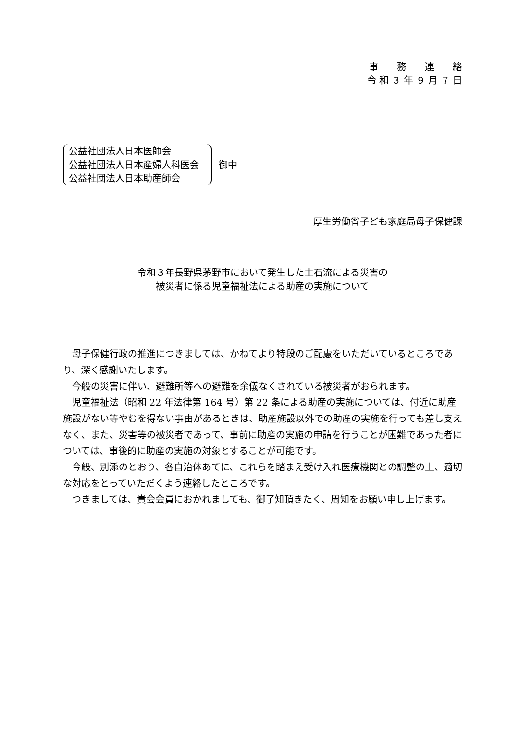事　　務　　連　　絡
令 和 ３ 年 ９ 月 ７ 日
公益社団法人日本医師会
公益社団法人日本産婦人科医会
公益社団法人日本助産師会
御中
厚生労働省子ども家庭局母子保健課
令和３年長野県茅野市において発生した土石流による災害の
被災者に係る児童福祉法による助産の実施について
母子保健行政の推進につきましては、かねてより特段のご配慮をいただいているところであり、深く感謝いたします。
今般の災害に伴い、避難所等への避難を余儀なくされている被災者がおられます。
児童福祉法（昭和 22 年法律第 164 号）第 22 条による助産の実施については、付近に助産施設がない等やむを得ない事由があるときは、助産施設以外での助産の実施を行っても差し支えなく、また、災害等の被災者であって、事前に助産の実施の申請を行うことが困難であった者については、事後的に助産の実施の対象とすることが可能です。
今般、別添のとおり、各自治体あてに、これらを踏まえ受け入れ医療機関との調整の上、適切な対応をとっていただくよう連絡したところです。
つきましては、貴会会員におかれましても、御了知頂きたく、周知をお願い申し上げます。